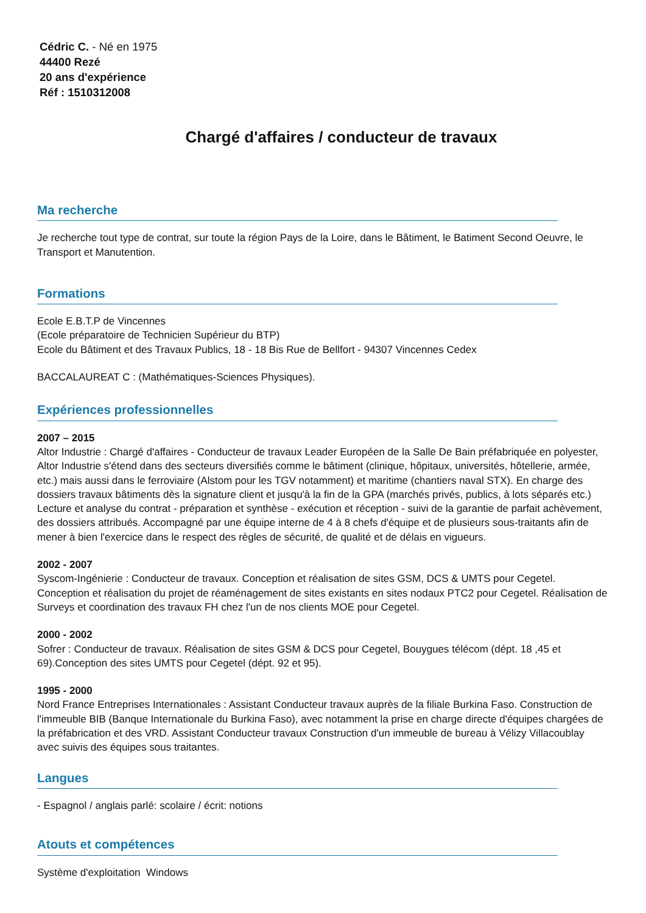Cédric C. - Né en 1975
44400 Rezé
20 ans d'expérience
Réf : 1510312008
Chargé d'affaires / conducteur de travaux
Ma recherche
Je recherche tout type de contrat, sur toute la région Pays de la Loire, dans le Bâtiment, le Batiment Second Oeuvre, le Transport et Manutention.
Formations
Ecole E.B.T.P de Vincennes
(Ecole préparatoire de Technicien Supérieur du BTP)
Ecole du Bâtiment et des Travaux Publics, 18 - 18 Bis Rue de Bellfort - 94307 Vincennes Cedex
BACCALAUREAT C : (Mathématiques-Sciences Physiques).
Expériences professionnelles
2007 – 2015
Altor Industrie : Chargé d'affaires - Conducteur de travaux Leader Européen de la Salle De Bain préfabriquée en polyester, Altor Industrie s'étend dans des secteurs diversifiés comme le bâtiment (clinique, hôpitaux, universités, hôtellerie, armée, etc.) mais aussi dans le ferroviaire (Alstom pour les TGV notamment) et maritime (chantiers naval STX). En charge des dossiers travaux bâtiments dès la signature client et jusqu'à la fin de la GPA (marchés privés, publics, à lots séparés etc.) Lecture et analyse du contrat - préparation et synthèse - exécution et réception - suivi de la garantie de parfait achèvement, des dossiers attribués. Accompagné par une équipe interne de 4 à 8 chefs d'équipe et de plusieurs sous-traitants afin de mener à bien l'exercice dans le respect des règles de sécurité, de qualité et de délais en vigueurs.
2002 - 2007
Syscom-Ingénierie : Conducteur de travaux. Conception et réalisation de sites GSM, DCS & UMTS pour Cegetel. Conception et réalisation du projet de réaménagement de sites existants en sites nodaux PTC2 pour Cegetel. Réalisation de Surveys et coordination des travaux FH chez l'un de nos clients MOE pour Cegetel.
2000 - 2002
Sofrer : Conducteur de travaux. Réalisation de sites GSM & DCS pour Cegetel, Bouygues télécom (dépt. 18 ,45 et 69).Conception des sites UMTS pour Cegetel (dépt. 92 et 95).
1995 - 2000
Nord France Entreprises Internationales : Assistant Conducteur travaux auprès de la filiale Burkina Faso. Construction de l'immeuble BIB (Banque Internationale du Burkina Faso), avec notamment la prise en charge directe d'équipes chargées de la préfabrication et des VRD. Assistant Conducteur travaux Construction d'un immeuble de bureau à Vélizy Villacoublay avec suivis des équipes sous traitantes.
Langues
- Espagnol / anglais parlé: scolaire / écrit: notions
Atouts et compétences
Système d'exploitation Windows